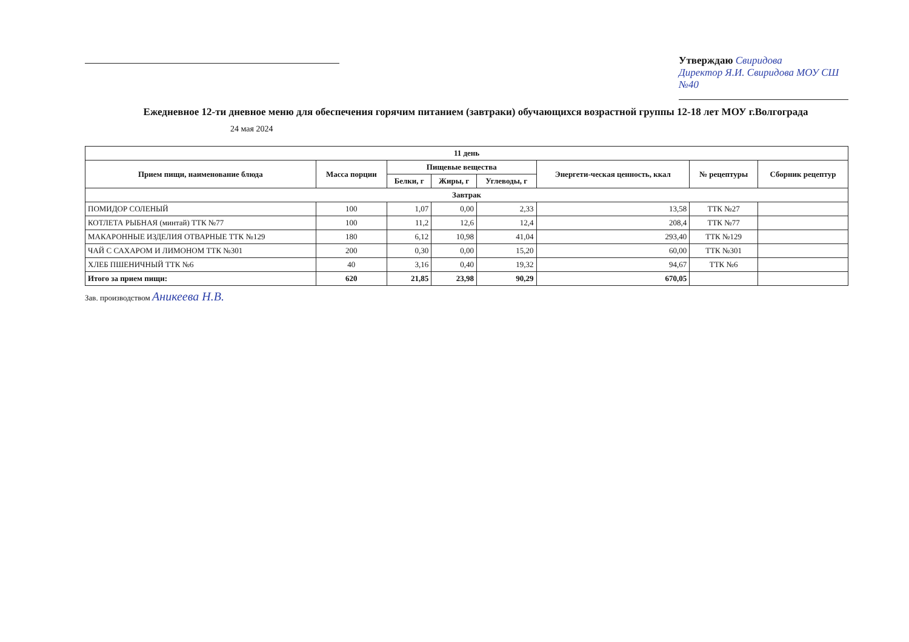Утверждаю Свиридова
Директор Я.И. Свиридова МОУ СШ №40
Ежедневное 12-ти дневное меню для обеспечения горячим питанием (завтраки) обучающихся возрастной группы 12-18 лет МОУ г.Волгограда
24 мая 2024
| 11 день | | | | | | | |
| --- | --- | --- | --- | --- | --- | --- | --- |
| Прием пищи, наименование блюда | Масса порции | Пищевые вещества | | | Энергети-ческая ценность, ккал | № рецептуры | Сборник рецептур |
| | | Белки, г | Жиры, г | Углеводы, г | | | |
| Завтрак | | | | | | | |
| ПОМИДОР СОЛЕНЫЙ | 100 | 1,07 | 0,00 | 2,33 | 13,58 | ТТК №27 | |
| КОТЛЕТА РЫБНАЯ (минтай) ТТК №77 | 100 | 11,2 | 12,6 | 12,4 | 208,4 | ТТК №77 | |
| МАКАРОННЫЕ ИЗДЕЛИЯ ОТВАРНЫЕ ТТК №129 | 180 | 6,12 | 10,98 | 41,04 | 293,40 | ТТК №129 | |
| ЧАЙ С САХАРОМ И ЛИМОНОМ ТТК №301 | 200 | 0,30 | 0,00 | 15,20 | 60,00 | ТТК №301 | |
| ХЛЕБ ПШЕНИЧНЫЙ ТТК №6 | 40 | 3,16 | 0,40 | 19,32 | 94,67 | ТТК №6 | |
| Итого за прием пищи: | 620 | 21,85 | 23,98 | 90,29 | 670,05 | | |
Зав. производством Аникеева Н.В.